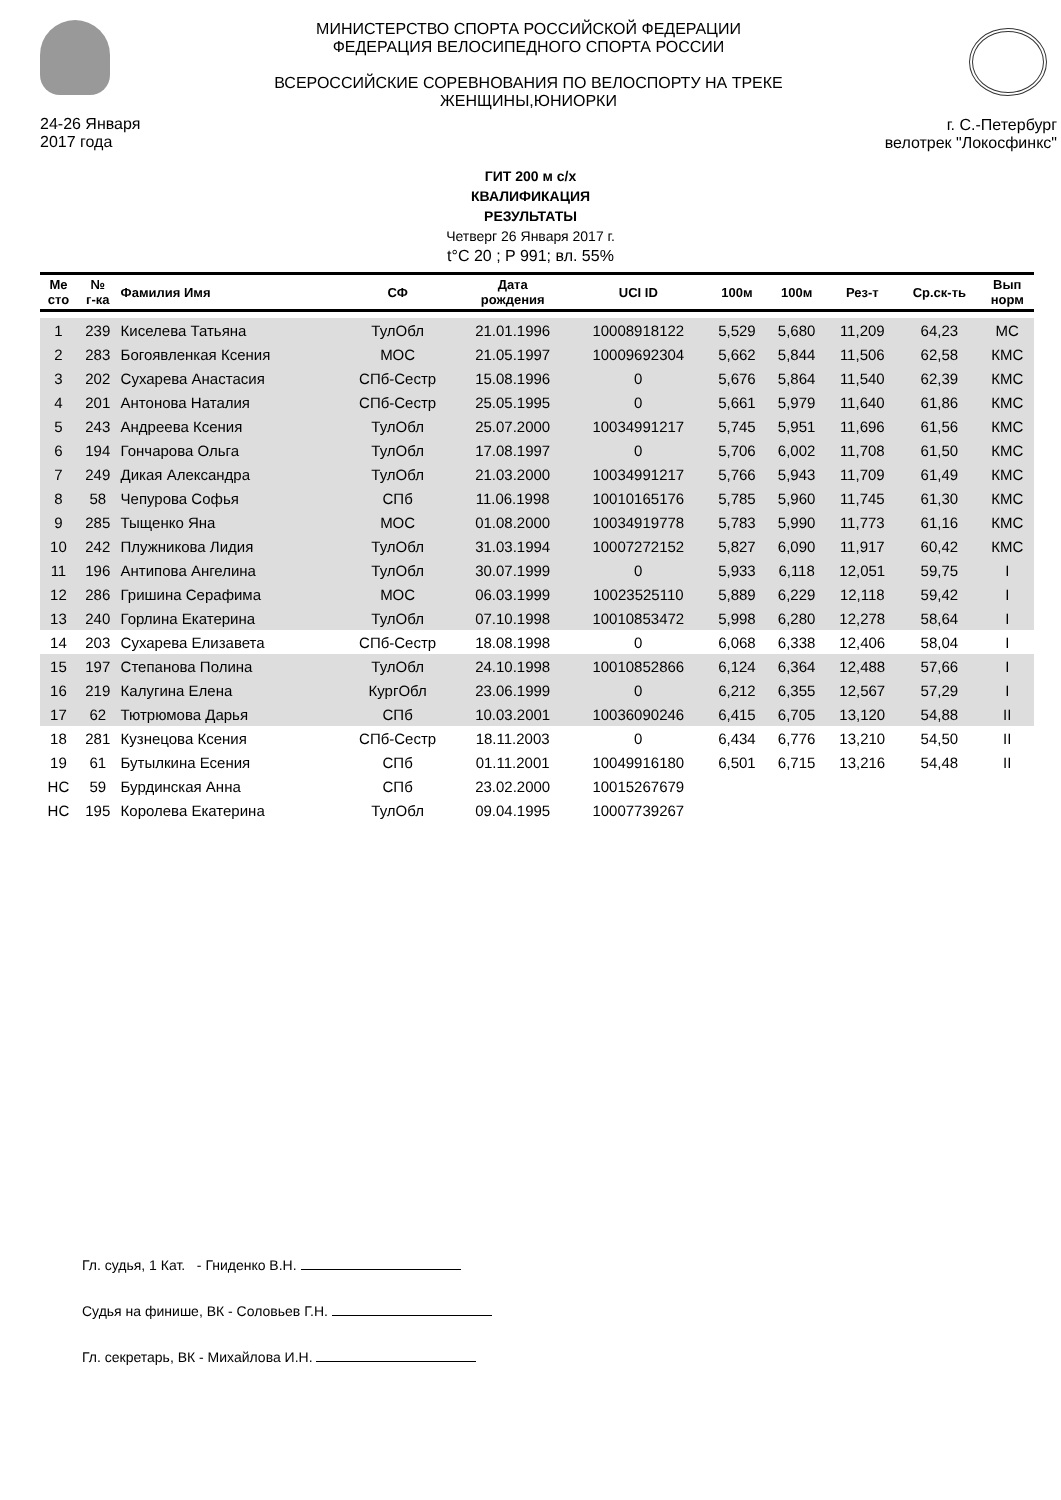24-26 Января
2017 года
МИНИСТЕРСТВО СПОРТА РОССИЙСКОЙ ФЕДЕРАЦИИ
ФЕДЕРАЦИЯ ВЕЛОСИПЕДНОГО СПОРТА РОССИИ
ВСЕРОССИЙСКИЕ СОРЕВНОВАНИЯ ПО ВЕЛОСПОРТУ НА ТРЕКЕ
ЖЕНЩИНЫ,ЮНИОРКИ
г. С.-Петербург
велотрек "Локосфинкс"
ГИТ 200 м с/х
КВАЛИФИКАЦИЯ
РЕЗУЛЬТАТЫ
Четверг 26 Января 2017 г.
t°C 20 ; P 991; вл. 55%
| Ме сто | № г-ка | Фамилия Имя | СФ | Дата рождения | UCI ID | 100м | 100м | Рез-т | Ср.ск-ть | Вып норм |
| --- | --- | --- | --- | --- | --- | --- | --- | --- | --- | --- |
| 1 | 239 | Киселева Татьяна | ТулОбл | 21.01.1996 | 10008918122 | 5,529 | 5,680 | 11,209 | 64,23 | МС |
| 2 | 283 | Богоявленкая Ксения | МОС | 21.05.1997 | 10009692304 | 5,662 | 5,844 | 11,506 | 62,58 | КМС |
| 3 | 202 | Сухарева Анастасия | СПб-Сестр | 15.08.1996 | 0 | 5,676 | 5,864 | 11,540 | 62,39 | КМС |
| 4 | 201 | Антонова Наталия | СПб-Сестр | 25.05.1995 | 0 | 5,661 | 5,979 | 11,640 | 61,86 | КМС |
| 5 | 243 | Андреева Ксения | ТулОбл | 25.07.2000 | 10034991217 | 5,745 | 5,951 | 11,696 | 61,56 | КМС |
| 6 | 194 | Гончарова Ольга | ТулОбл | 17.08.1997 | 0 | 5,706 | 6,002 | 11,708 | 61,50 | КМС |
| 7 | 249 | Дикая Александра | ТулОбл | 21.03.2000 | 10034991217 | 5,766 | 5,943 | 11,709 | 61,49 | КМС |
| 8 | 58 | Чепурова Софья | СПб | 11.06.1998 | 10010165176 | 5,785 | 5,960 | 11,745 | 61,30 | КМС |
| 9 | 285 | Тыщенко Яна | МОС | 01.08.2000 | 10034919778 | 5,783 | 5,990 | 11,773 | 61,16 | КМС |
| 10 | 242 | Плужникова Лидия | ТулОбл | 31.03.1994 | 10007272152 | 5,827 | 6,090 | 11,917 | 60,42 | КМС |
| 11 | 196 | Антипова Ангелина | ТулОбл | 30.07.1999 | 0 | 5,933 | 6,118 | 12,051 | 59,75 | I |
| 12 | 286 | Гришина Серафима | МОС | 06.03.1999 | 10023525110 | 5,889 | 6,229 | 12,118 | 59,42 | I |
| 13 | 240 | Горлина Екатерина | ТулОбл | 07.10.1998 | 10010853472 | 5,998 | 6,280 | 12,278 | 58,64 | I |
| 14 | 203 | Сухарева Елизавета | СПб-Сестр | 18.08.1998 | 0 | 6,068 | 6,338 | 12,406 | 58,04 | I |
| 15 | 197 | Степанова Полина | ТулОбл | 24.10.1998 | 10010852866 | 6,124 | 6,364 | 12,488 | 57,66 | I |
| 16 | 219 | Калугина Елена | КургОбл | 23.06.1999 | 0 | 6,212 | 6,355 | 12,567 | 57,29 | I |
| 17 | 62 | Тютрюмова Дарья | СПб | 10.03.2001 | 10036090246 | 6,415 | 6,705 | 13,120 | 54,88 | II |
| 18 | 281 | Кузнецова Ксения | СПб-Сестр | 18.11.2003 | 0 | 6,434 | 6,776 | 13,210 | 54,50 | II |
| 19 | 61 | Бутылкина Есения | СПб | 01.11.2001 | 10049916180 | 6,501 | 6,715 | 13,216 | 54,48 | II |
| НС | 59 | Бурдинская Анна | СПб | 23.02.2000 | 10015267679 | | | | | |
| НС | 195 | Королева Екатерина | ТулОбл | 09.04.1995 | 10007739267 | | | | | |
Гл. судья, 1 Кат. - Гниденко В.Н.
Судья на финише, ВК - Соловьев Г.Н.
Гл. секретарь, ВК - Михайлова И.Н.